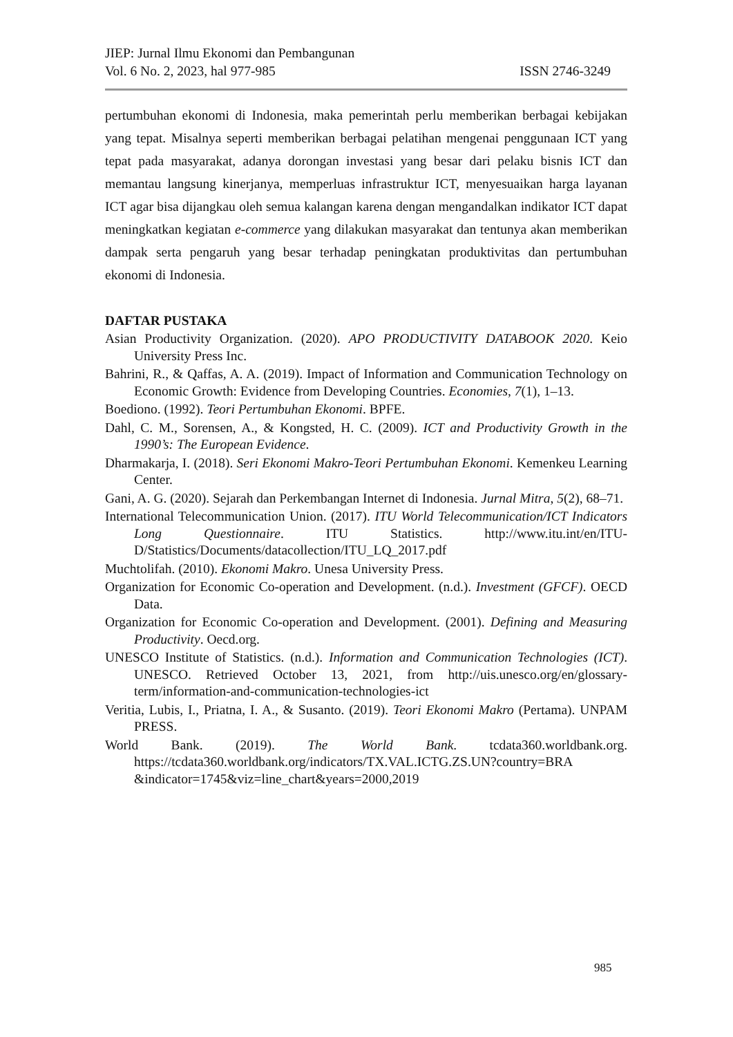JIEP: Jurnal Ilmu Ekonomi dan Pembangunan
Vol. 6 No. 2, 2023, hal 977-985 ISSN 2746-3249
pertumbuhan ekonomi di Indonesia, maka pemerintah perlu memberikan berbagai kebijakan yang tepat. Misalnya seperti memberikan berbagai pelatihan mengenai penggunaan ICT yang tepat pada masyarakat, adanya dorongan investasi yang besar dari pelaku bisnis ICT dan memantau langsung kinerjanya, memperluas infrastruktur ICT, menyesuaikan harga layanan ICT agar bisa dijangkau oleh semua kalangan karena dengan mengandalkan indikator ICT dapat meningkatkan kegiatan e-commerce yang dilakukan masyarakat dan tentunya akan memberikan dampak serta pengaruh yang besar terhadap peningkatan produktivitas dan pertumbuhan ekonomi di Indonesia.
DAFTAR PUSTAKA
Asian Productivity Organization. (2020). APO PRODUCTIVITY DATABOOK 2020. Keio University Press Inc.
Bahrini, R., & Qaffas, A. A. (2019). Impact of Information and Communication Technology on Economic Growth: Evidence from Developing Countries. Economies, 7(1), 1–13.
Boediono. (1992). Teori Pertumbuhan Ekonomi. BPFE.
Dahl, C. M., Sorensen, A., & Kongsted, H. C. (2009). ICT and Productivity Growth in the 1990’s: The European Evidence.
Dharmakarja, I. (2018). Seri Ekonomi Makro-Teori Pertumbuhan Ekonomi. Kemenkeu Learning Center.
Gani, A. G. (2020). Sejarah dan Perkembangan Internet di Indonesia. Jurnal Mitra, 5(2), 68–71.
International Telecommunication Union. (2017). ITU World Telecommunication/ICT Indicators Long Questionnaire. ITU Statistics. http://www.itu.int/en/ITU-D/Statistics/Documents/datacollection/ITU_LQ_2017.pdf
Muchtolifah. (2010). Ekonomi Makro. Unesa University Press.
Organization for Economic Co-operation and Development. (n.d.). Investment (GFCF). OECD Data.
Organization for Economic Co-operation and Development. (2001). Defining and Measuring Productivity. Oecd.org.
UNESCO Institute of Statistics. (n.d.). Information and Communication Technologies (ICT). UNESCO. Retrieved October 13, 2021, from http://uis.unesco.org/en/glossary-term/information-and-communication-technologies-ict
Veritia, Lubis, I., Priatna, I. A., & Susanto. (2019). Teori Ekonomi Makro (Pertama). UNPAM PRESS.
World Bank. (2019). The World Bank. tcdata360.worldbank.org. https://tcdata360.worldbank.org/indicators/TX.VAL.ICTG.ZS.UN?country=BRA &indicator=1745&viz=line_chart&years=2000,2019
985